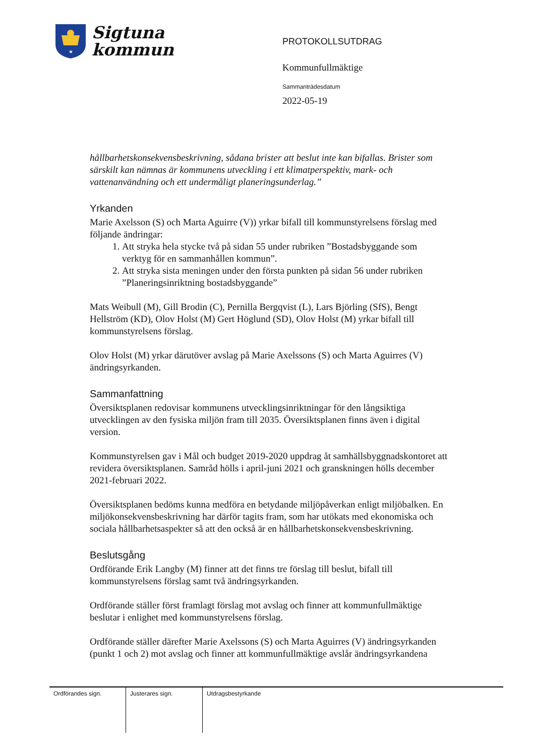★
Sigtuna
kommun
PROTOKOLLSUTDRAG
Kommunfullmäktige
Sammanträdesdatum
2022-05-19
hållbarhetskonsekvensbeskrivning, sådana brister att beslut inte kan bifallas. Brister som särskilt kan nämnas är kommunens utveckling i ett klimatperspektiv, mark- och vattenanvändning och ett undermåligt planeringsunderlag.”
Yrkanden
Marie Axelsson (S) och Marta Aguirre (V)) yrkar bifall till kommunstyrelsens förslag med följande ändringar:
1. Att stryka hela stycke två på sidan 55 under rubriken ”Bostadsbyggande som verktyg för en sammanhållen kommun”.
2. Att stryka sista meningen under den första punkten på sidan 56 under rubriken ”Planeringsinriktning bostadsbyggande”
Mats Weibull (M), Gill Brodin (C), Pernilla Bergqvist (L), Lars Björling (SfS), Bengt Hellström (KD), Olov Holst (M) Gert Höglund (SD), Olov Holst (M) yrkar bifall till kommunstyrelsens förslag.
Olov Holst (M) yrkar därutöver avslag på Marie Axelssons (S) och Marta Aguirres (V) ändringsyrkanden.
Sammanfattning
Översiktsplanen redovisar kommunens utvecklingsinriktningar för den långsiktiga utvecklingen av den fysiska miljön fram till 2035. Översiktsplanen finns även i digital version.
Kommunstyrelsen gav i Mål och budget 2019-2020 uppdrag åt samhällsbyggnadskontoret att revidera översiktsplanen. Samråd hölls i april-juni 2021 och granskningen hölls december 2021-februari 2022.
Översiktsplanen bedöms kunna medföra en betydande miljöpåverkan enligt miljöbalken. En miljökonsekvensbeskrivning har därför tagits fram, som har utökats med ekonomiska och sociala hållbarhetsaspekter så att den också är en hållbarhetskonsekvensbeskrivning.
Beslutsgång
Ordförande Erik Langby (M) finner att det finns tre förslag till beslut, bifall till kommunstyrelsens förslag samt två ändringsyrkanden.
Ordförande ställer först framlagt förslag mot avslag och finner att kommunfullmäktige beslutar i enlighet med kommunstyrelsens förslag.
Ordförande ställer därefter Marie Axelssons (S) och Marta Aguirres (V) ändringsyrkanden (punkt 1 och 2) mot avslag och finner att kommunfullmäktige avslår ändringsyrkandena
| Ordförandes sign. | Justerares sign. | Utdragsbestyrkande |